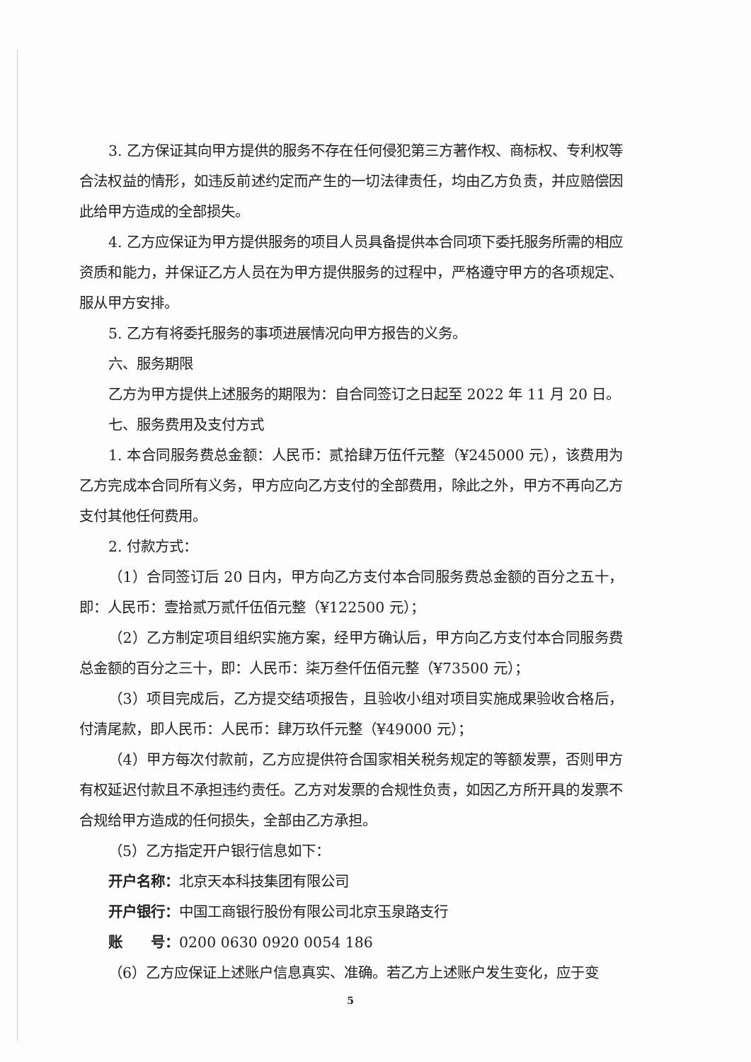3. 乙方保证其向甲方提供的服务不存在任何侵犯第三方著作权、商标权、专利权等合法权益的情形，如违反前述约定而产生的一切法律责任，均由乙方负责，并应赔偿因此给甲方造成的全部损失。
4. 乙方应保证为甲方提供服务的项目人员具备提供本合同项下委托服务所需的相应资质和能力，并保证乙方人员在为甲方提供服务的过程中，严格遵守甲方的各项规定、服从甲方安排。
5. 乙方有将委托服务的事项进展情况向甲方报告的义务。
六、服务期限
乙方为甲方提供上述服务的期限为：自合同签订之日起至 2022 年 11 月 20 日。
七、服务费用及支付方式
1. 本合同服务费总金额：人民币：贰拾肆万伍仟元整（¥245000 元），该费用为乙方完成本合同所有义务，甲方应向乙方支付的全部费用，除此之外，甲方不再向乙方支付其他任何费用。
2. 付款方式：
（1）合同签订后 20 日内，甲方向乙方支付本合同服务费总金额的百分之五十，即：人民币：壹拾贰万贰仟伍佰元整（¥122500 元）；
（2）乙方制定项目组织实施方案，经甲方确认后，甲方向乙方支付本合同服务费总金额的百分之三十，即：人民币：柒万叁仟伍佰元整（¥73500 元）；
（3）项目完成后，乙方提交结项报告，且验收小组对项目实施成果验收合格后，付清尾款，即人民币：人民币：肆万玖仟元整（¥49000 元）；
（4）甲方每次付款前，乙方应提供符合国家相关税务规定的等额发票，否则甲方有权延迟付款且不承担违约责任。乙方对发票的合规性负责，如因乙方所开具的发票不合规给甲方造成的任何损失，全部由乙方承担。
（5）乙方指定开户银行信息如下：
开户名称：北京天本科技集团有限公司
开户银行：中国工商银行股份有限公司北京玉泉路支行
账　　号：0200 0630 0920 0054 186
（6）乙方应保证上述账户信息真实、准确。若乙方上述账户发生变化，应于变
5